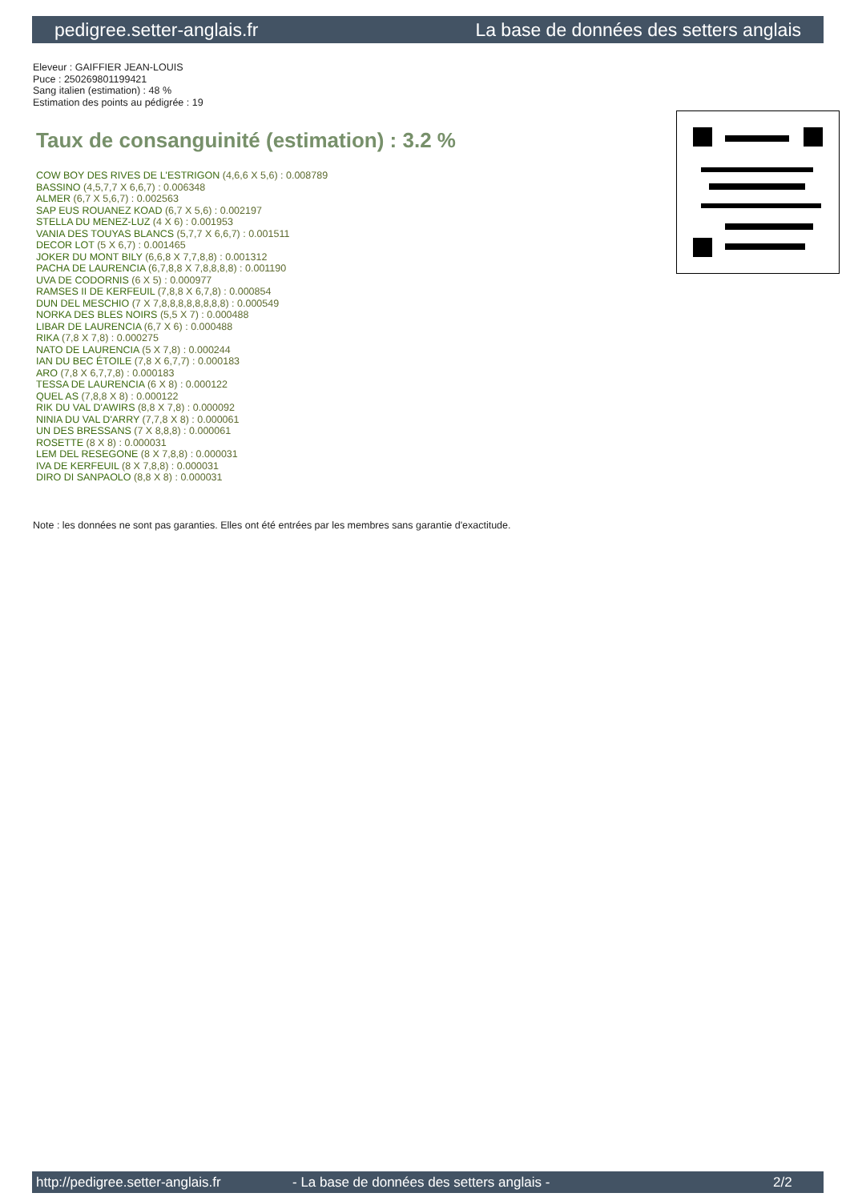pedigree.setter-anglais.fr La base de données des setters anglais
Eleveur : GAIFFIER JEAN-LOUIS
Puce : 250269801199421
Sang italien (estimation) : 48 %
Estimation des points au pédigrée : 19
Taux de consanguinité (estimation) : 3.2 %
COW BOY DES RIVES DE L'ESTRIGON (4,6,6 X 5,6) : 0.008789
BASSINO (4,5,7,7 X 6,6,7) : 0.006348
ALMER (6,7 X 5,6,7) : 0.002563
SAP EUS ROUANEZ KOAD (6,7 X 5,6) : 0.002197
STELLA DU MENEZ-LUZ (4 X 6) : 0.001953
VANIA DES TOUYAS BLANCS (5,7,7 X 6,6,7) : 0.001511
DECOR LOT (5 X 6,7) : 0.001465
JOKER DU MONT BILY (6,6,8 X 7,7,8,8) : 0.001312
PACHA DE LAURENCIA (6,7,8,8 X 7,8,8,8,8) : 0.001190
UVA DE CODORNIS (6 X 5) : 0.000977
RAMSES II DE KERFEUIL (7,8,8 X 6,7,8) : 0.000854
DUN DEL MESCHIO (7 X 7,8,8,8,8,8,8,8,8) : 0.000549
NORKA DES BLES NOIRS (5,5 X 7) : 0.000488
LIBAR DE LAURENCIA (6,7 X 6) : 0.000488
RIKA (7,8 X 7,8) : 0.000275
NATO DE LAURENCIA (5 X 7,8) : 0.000244
IAN DU BEC ÉTOILE (7,8 X 6,7,7) : 0.000183
ARO (7,8 X 6,7,7,8) : 0.000183
TESSA DE LAURENCIA (6 X 8) : 0.000122
QUEL AS (7,8,8 X 8) : 0.000122
RIK DU VAL D'AWIRS (8,8 X 7,8) : 0.000092
NINIA DU VAL D'ARRY (7,7,8 X 8) : 0.000061
UN DES BRESSANS (7 X 8,8,8) : 0.000061
ROSETTE (8 X 8) : 0.000031
LEM DEL RESEGONE (8 X 7,8,8) : 0.000031
IVA DE KERFEUIL (8 X 7,8,8) : 0.000031
DIRO DI SANPAOLO (8,8 X 8) : 0.000031
Note : les données ne sont pas garanties. Elles ont été entrées par les membres sans garantie d'exactitude.
http://pedigree.setter-anglais.fr - La base de données des setters anglais - 2/2